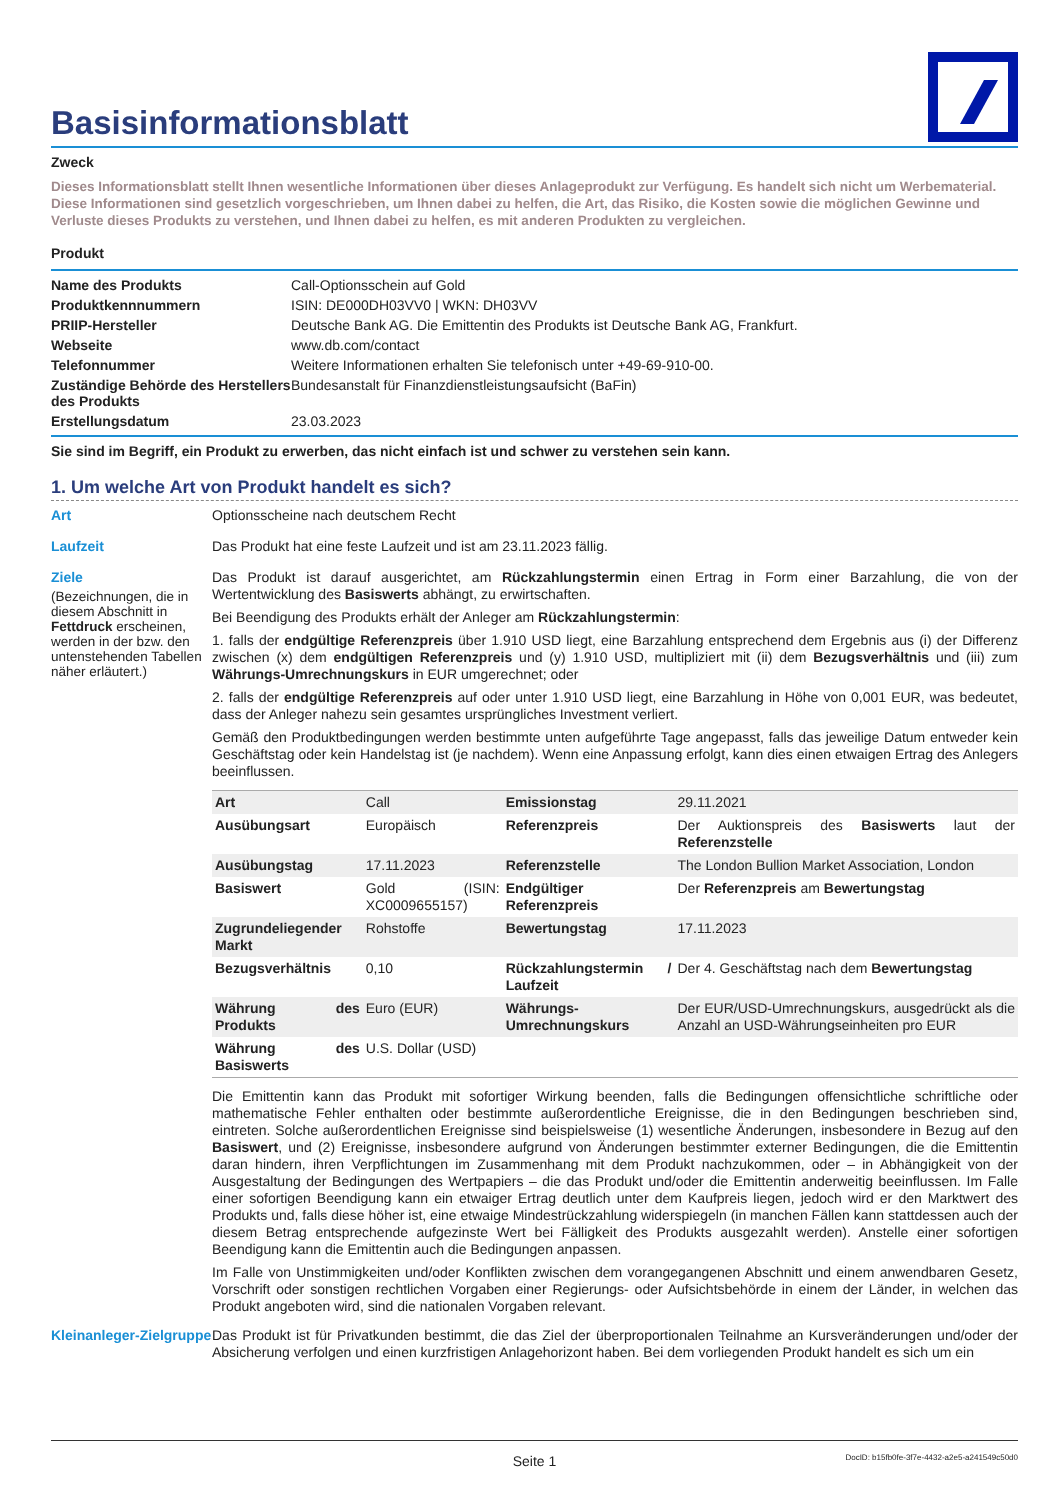Basisinformationsblatt
Zweck
Dieses Informationsblatt stellt Ihnen wesentliche Informationen über dieses Anlageprodukt zur Verfügung. Es handelt sich nicht um Werbematerial. Diese Informationen sind gesetzlich vorgeschrieben, um Ihnen dabei zu helfen, die Art, das Risiko, die Kosten sowie die möglichen Gewinne und Verluste dieses Produkts zu verstehen, und Ihnen dabei zu helfen, es mit anderen Produkten zu vergleichen.
Produkt
| Name des Produkts | Call-Optionsschein auf Gold |
| Produktkennnummern | ISIN: DE000DH03VV0 / WKN: DH03VV |
| PRIIP-Hersteller | Deutsche Bank AG. Die Emittentin des Produkts ist Deutsche Bank AG, Frankfurt. |
| Webseite | www.db.com/contact |
| Telefonnummer | Weitere Informationen erhalten Sie telefonisch unter +49-69-910-00. |
| Zuständige Behörde des Herstellers des Produkts | Bundesanstalt für Finanzdienstleistungsaufsicht (BaFin) |
| Erstellungsdatum | 23.03.2023 |
Sie sind im Begriff, ein Produkt zu erwerben, das nicht einfach ist und schwer zu verstehen sein kann.
1. Um welche Art von Produkt handelt es sich?
Art
Optionsscheine nach deutschem Recht
Laufzeit
Das Produkt hat eine feste Laufzeit und ist am 23.11.2023 fällig.
Ziele
(Bezeichnungen, die in diesem Abschnitt in Fettdruck erscheinen, werden in der bzw. den untenstehenden Tabellen näher erläutert.)
Das Produkt ist darauf ausgerichtet, am Rückzahlungstermin einen Ertrag in Form einer Barzahlung, die von der Wertentwicklung des Basiswerts abhängt, zu erwirtschaften.
Bei Beendigung des Produkts erhält der Anleger am Rückzahlungstermin:
1. falls der endgültige Referenzpreis über 1.910 USD liegt, eine Barzahlung entsprechend dem Ergebnis aus (i) der Differenz zwischen (x) dem endgültigen Referenzpreis und (y) 1.910 USD, multipliziert mit (ii) dem Bezugsverhältnis und (iii) zum Währungs-Umrechnungskurs in EUR umgerechnet; oder
2. falls der endgültige Referenzpreis auf oder unter 1.910 USD liegt, eine Barzahlung in Höhe von 0,001 EUR, was bedeutet, dass der Anleger nahezu sein gesamtes ursprüngliches Investment verliert.
Gemäß den Produktbedingungen werden bestimmte unten aufgeführte Tage angepasst, falls das jeweilige Datum entweder kein Geschäftstag oder kein Handelstag ist (je nachdem). Wenn eine Anpassung erfolgt, kann dies einen etwaigen Ertrag des Anlegers beeinflussen.
| Art | Call | Emissionstag | 29.11.2021 |
| Ausübungsart | Europäisch | Referenzpreis | Der Auktionspreis des Basiswerts laut der Referenzstelle |
| Ausübungstag | 17.11.2023 | Referenzstelle | The London Bullion Market Association, London |
| Basiswert | Gold (ISIN: XC0009655157) | Endgültiger Referenzpreis | Der Referenzpreis am Bewertungstag |
| Zugrundeliegender Markt | Rohstoffe | Bewertungstag | 17.11.2023 |
| Bezugsverhältnis | 0,10 | Rückzahlungstermin / Laufzeit | Der 4. Geschäftstag nach dem Bewertungstag |
| Währung des Produkts | Euro (EUR) | Währungs-Umrechnungskurs | Der EUR/USD-Umrechnungskurs, ausgedrückt als die Anzahl an USD-Währungseinheiten pro EUR |
| Währung des Basiswerts | U.S. Dollar (USD) | | |
Die Emittentin kann das Produkt mit sofortiger Wirkung beenden, falls die Bedingungen offensichtliche schriftliche oder mathematische Fehler enthalten oder bestimmte außerordentliche Ereignisse, die in den Bedingungen beschrieben sind, eintreten. Solche außerordentlichen Ereignisse sind beispielsweise (1) wesentliche Änderungen, insbesondere in Bezug auf den Basiswert, und (2) Ereignisse, insbesondere aufgrund von Änderungen bestimmter externer Bedingungen, die die Emittentin daran hindern, ihren Verpflichtungen im Zusammenhang mit dem Produkt nachzukommen, oder – in Abhängigkeit von der Ausgestaltung der Bedingungen des Wertpapiers – die das Produkt und/oder die Emittentin anderweitig beeinflussen. Im Falle einer sofortigen Beendigung kann ein etwaiger Ertrag deutlich unter dem Kaufpreis liegen, jedoch wird er den Marktwert des Produkts und, falls diese höher ist, eine etwaige Mindestrückzahlung widerspiegeln (in manchen Fällen kann stattdessen auch der diesem Betrag entsprechende aufgezinste Wert bei Fälligkeit des Produkts ausgezahlt werden). Anstelle einer sofortigen Beendigung kann die Emittentin auch die Bedingungen anpassen.
Im Falle von Unstimmigkeiten und/oder Konflikten zwischen dem vorangegangenen Abschnitt und einem anwendbaren Gesetz, Vorschrift oder sonstigen rechtlichen Vorgaben einer Regierungs- oder Aufsichtsbehörde in einem der Länder, in welchen das Produkt angeboten wird, sind die nationalen Vorgaben relevant.
Kleinanleger-Zielgruppe
Das Produkt ist für Privatkunden bestimmt, die das Ziel der überproportionalen Teilnahme an Kursveränderungen und/oder der Absicherung verfolgen und einen kurzfristigen Anlagehorizont haben. Bei dem vorliegenden Produkt handelt es sich um ein
Seite 1 DocID: b15fb0fe-3f7e-4432-a2e5-a241549c50d0